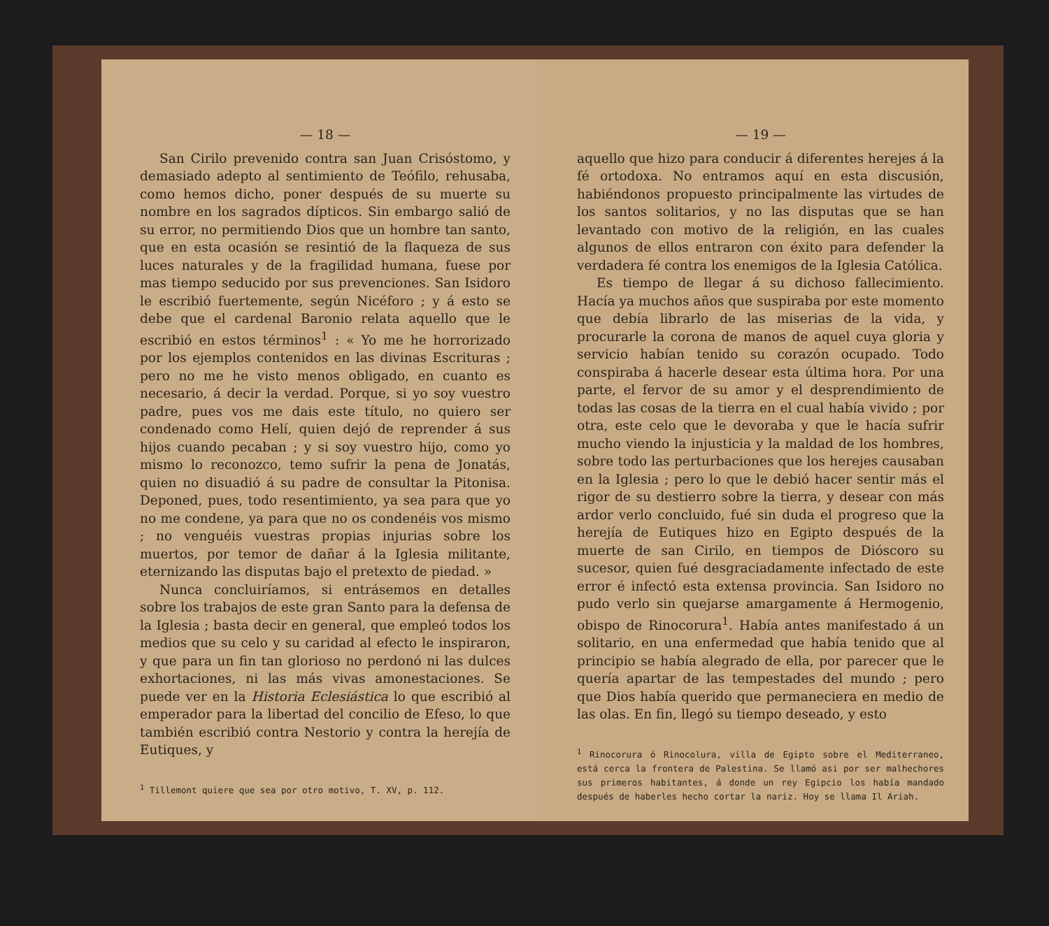— 18 —
San Cirilo prevenido contra san Juan Crisóstomo, y demasiado adepto al sentimiento de Teófilo, rehusaba, como hemos dicho, poner después de su muerte su nombre en los sagrados dípticos. Sin embargo salió de su error, no permitiendo Dios que un hombre tan santo, que en esta ocasión se resintió de la flaqueza de sus luces naturales y de la fragilidad humana, fuese por mas tiempo seducido por sus prevenciones. San Isidoro le escribió fuertemente, según Nicéforo ; y á esto se debe que el cardenal Baronio relata aquello que le escribió en estos términos<sup>1</sup> : « Yo me he horrorizado por los ejemplos contenidos en las divinas Escrituras ; pero no me he visto menos obligado, en cuanto es necesario, á decir la verdad. Porque, si yo soy vuestro padre, pues vos me dais este título, no quiero ser condenado como Helí, quien dejó de reprender á sus hijos cuando pecaban ; y si soy vuestro hijo, como yo mismo lo reconozco, temo sufrir la pena de Jonatás, quien no disuadió á su padre de consultar la Pitonisa. Deponed, pues, todo resentimiento, ya sea para que yo no me condene, ya para que no os condenéis vos mismo ; no venguéis vuestras propias injurias sobre los muertos, por temor de dañar á la Iglesia militante, eternizando las disputas bajo el pretexto de piedad. »
Nunca concluiríamos, si entrásemos en detalles sobre los trabajos de este gran Santo para la defensa de la Iglesia ; basta decir en general, que empleó todos los medios que su celo y su caridad al efecto le inspiraron, y que para un fin tan glorioso no perdonó ni las dulces exhortaciones, ni las más vivas amonestaciones. Se puede ver en la Historia Eclesiástica lo que escribió al emperador para la libertad del concilio de Efeso, lo que también escribió contra Nestorio y contra la herejía de Eutiques, y
<sup>1</sup> Tillemont quiere que sea por otro motivo, T. XV, p. 112.
— 19 —
aquello que hizo para conducir á diferentes herejes á la fé ortodoxa. No entramos aquí en esta discusión, habiéndonos propuesto principalmente las virtudes de los santos solitarios, y no las disputas que se han levantado con motivo de la religión, en las cuales algunos de ellos entraron con éxito para defender la verdadera fé contra los enemigos de la Iglesia Católica.
Es tiempo de llegar á su dichoso fallecimiento. Hacía ya muchos años que suspiraba por este momento que debía librarlo de las miserias de la vida, y procurarle la corona de manos de aquel cuya gloria y servicio habían tenido su corazón ocupado. Todo conspiraba á hacerle desear esta última hora. Por una parte, el fervor de su amor y el desprendimiento de todas las cosas de la tierra en el cual había vivido ; por otra, este celo que le devoraba y que le hacía sufrir mucho viendo la injusticia y la maldad de los hombres, sobre todo las perturbaciones que los herejes causaban en la Iglesia ; pero lo que le debió hacer sentir más el rigor de su destierro sobre la tierra, y desear con más ardor verlo concluido, fué sin duda el progreso que la herejía de Eutiques hizo en Egipto después de la muerte de san Cirilo, en tiempos de Dióscoro su sucesor, quien fué desgraciadamente infectado de este error é infectó esta extensa provincia. San Isidoro no pudo verlo sin quejarse amargamente á Hermogenio, obispo de Rinocorura<sup>1</sup>. Había antes manifestado á un solitario, en una enfermedad que había tenido que al principio se había alegrado de ella, por parecer que le quería apartar de las tempestades del mundo ; pero que Dios había querido que permaneciera en medio de las olas. En fin, llegó su tiempo deseado, y esto
<sup>1</sup> Rinocorura ó Rinocolura, villa de Egipto sobre el Mediterraneo, está cerca la frontera de Palestina. Se llamó asi por ser malhechores sus primeros habitantes, á donde un rey Egipcio los había mandado después de haberles hecho cortar la nariz. Hoy se llama Il Ariah.